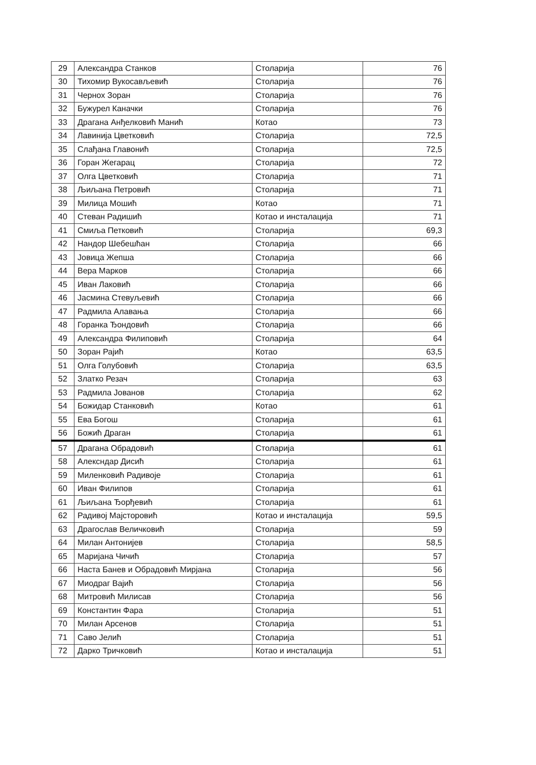| 29 | Александра Станков | Столарија | 76 |
| 30 | Тихомир Вукосављевић | Столарија | 76 |
| 31 | Чернох Зоран | Столарија | 76 |
| 32 | Бужурел Каначки | Столарија | 76 |
| 33 | Драгана Анђелковић Манић | Котао | 73 |
| 34 | Лавинија Цветковић | Столарија | 72,5 |
| 35 | Слађана Главонић | Столарија | 72,5 |
| 36 | Горан Жегарац | Столарија | 72 |
| 37 | Олга Цветковић | Столарија | 71 |
| 38 | Љиљана Петровић | Столарија | 71 |
| 39 | Милица Мошић | Котао | 71 |
| 40 | Стеван Радишић | Котао и инсталација | 71 |
| 41 | Смиља Петковић | Столарија | 69,3 |
| 42 | Нандор Шебешћан | Столарија | 66 |
| 43 | Јовица Жепша | Столарија | 66 |
| 44 | Вера Марков | Столарија | 66 |
| 45 | Иван Лаковић | Столарија | 66 |
| 46 | Јасмина Стевуљевић | Столарија | 66 |
| 47 | Радмила Алавања | Столарија | 66 |
| 48 | Горанка Ђондовић | Столарија | 66 |
| 49 | Александра Филиповић | Столарија | 64 |
| 50 | Зоран Рајић | Котао | 63,5 |
| 51 | Олга Голубовић | Столарија | 63,5 |
| 52 | Златко Резач | Столарија | 63 |
| 53 | Радмила Јованов | Столарија | 62 |
| 54 | Божидар Станковић | Котао | 61 |
| 55 | Ева Богош | Столарија | 61 |
| 56 | Божић Драган | Столарија | 61 |
| 57 | Драгана Обрадовић | Столарија | 61 |
| 58 | Алексндар Дисић | Столарија | 61 |
| 59 | Миленковић Радивоје | Столарија | 61 |
| 60 | Иван Филипов | Столарија | 61 |
| 61 | Љиљана Ђорђевић | Столарија | 61 |
| 62 | Радивој Мајсторовић | Котао и инсталација | 59,5 |
| 63 | Драгослав Величковић | Столарија | 59 |
| 64 | Милан Антонијев | Столарија | 58,5 |
| 65 | Маријана Чичић | Столарија | 57 |
| 66 | Наста Банев и Обрадовић Мирјана | Столарија | 56 |
| 67 | Миодраг Вајић | Столарија | 56 |
| 68 | Митровић Милисав | Столарија | 56 |
| 69 | Константин Фара | Столарија | 51 |
| 70 | Милан Арсенов | Столарија | 51 |
| 71 | Саво Јелић | Столарија | 51 |
| 72 | Дарко Тричковић | Котао и инсталација | 51 |